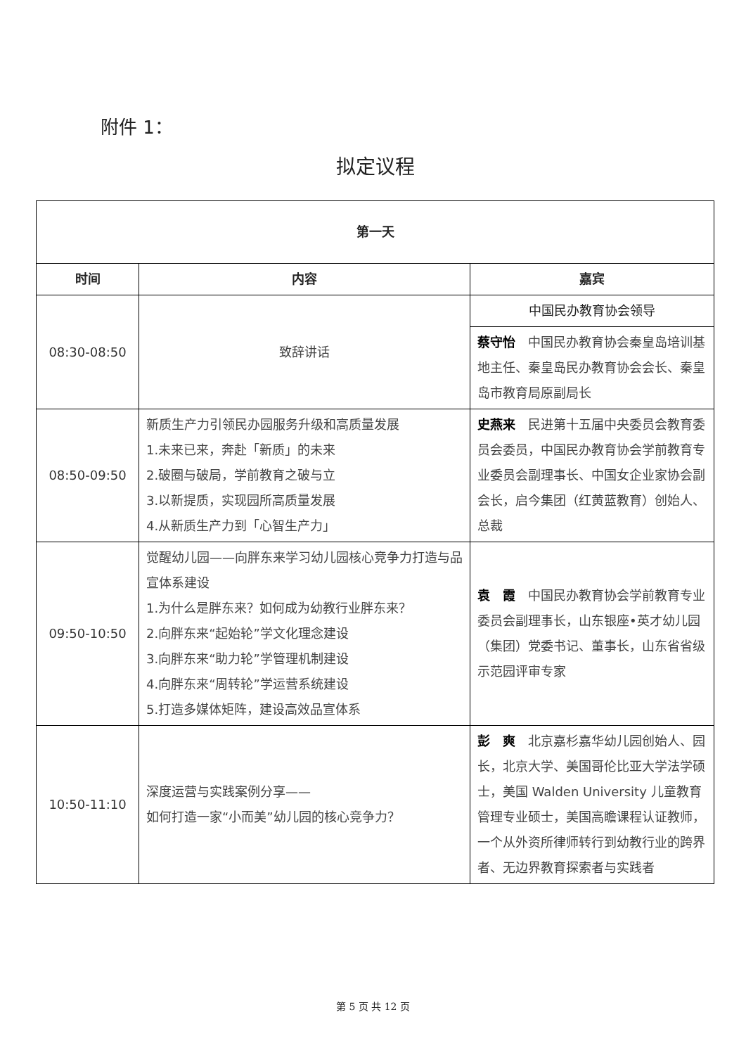附件 1：
拟定议程
| 第一天 | | |
| --- | --- | --- |
| 时间 | 内容 | 嘉宾 |
| 08:30-08:50 | 致辞讲话 | 中国民办教育协会领导 |
| | | 蔡守怡 中国民办教育协会秦皇岛培训基地主任、秦皇岛民办教育协会会长、秦皇岛市教育局原副局长 |
| 08:50-09:50 | 新质生产力引领民办园服务升级和高质量发展 1.未来已来，奔赴「新质」的未来 2.破圈与破局，学前教育之破与立 3.以新提质，实现园所高质量发展 4.从新质生产力到「心智生产力」 | 史燕来 民进第十五届中央委员会教育委员会委员，中国民办教育协会学前教育专业委员会副理事长、中国女企业家协会副会长，启今集团（红黄蓝教育）创始人、总裁 |
| 09:50-10:50 | 觉醒幼儿园——向胖东来学习幼儿园核心竞争力打造与品宣体系建设 1.为什么是胖东来？如何成为幼教行业胖东来？ 2.向胖东来“起始轮”学文化理念建设 3.向胖东来“助力轮”学管理机制建设 4.向胖东来“周转轮”学运营系统建设 5.打造多媒体矩阵，建设高效品宣体系 | 袁 霞 中国民办教育协会学前教育专业委员会副理事长，山东银座•英才幼儿园（集团）党委书记、董事长，山东省省级示范园评审专家 |
| 10:50-11:10 | 深度运营与实践案例分享—— 如何打造一家“小而美”幼儿园的核心竞争力？ | 彭 爽 北京嘉杉嘉华幼儿园创始人、园长，北京大学、美国哥伦比亚大学法学硕士，美国 Walden University 儿童教育管理专业硕士，美国高瞻课程认证教师，一个从外资所律师转行到幼教行业的跨界者、无边界教育探索者与实践者 |
第 5 页 共 12 页